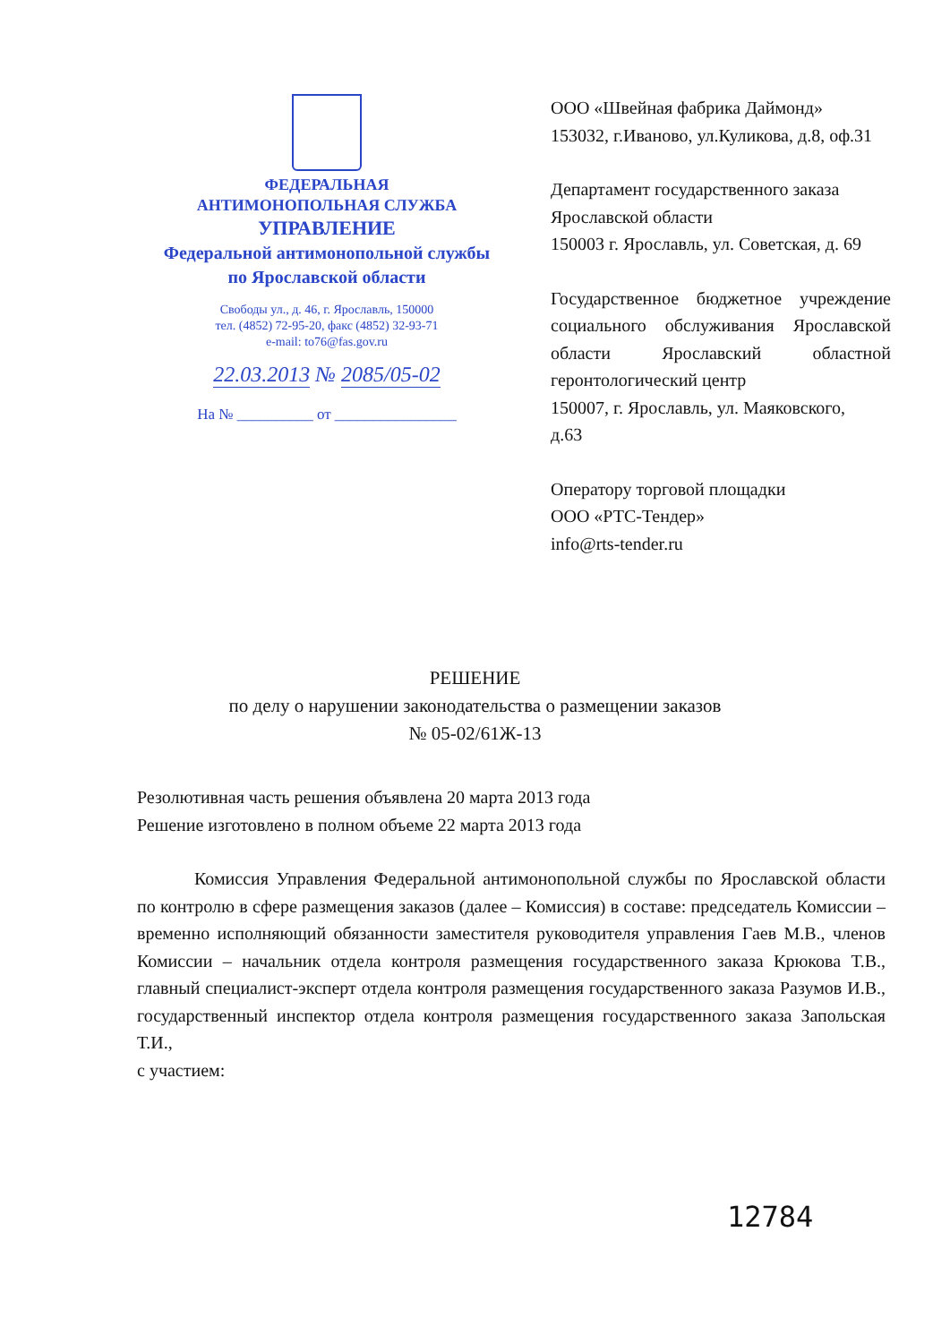ФЕДЕРАЛЬНАЯ
АНТИМОНОПОЛЬНАЯ СЛУЖБА
УПРАВЛЕНИЕ
Федеральной антимонопольной службы
по Ярославской области
Свободы ул., д. 46, г. Ярославль, 150000
тел. (4852) 72-95-20, факс (4852) 32-93-71
e-mail: to76@fas.gov.ru
22.03.2013 № 2085/05-02
На № __________ от ________________
ООО «Швейная фабрика Даймонд»
153032, г.Иваново, ул.Куликова, д.8, оф.31
Департамент государственного заказа Ярославской области
150003 г. Ярославль, ул. Советская, д. 69
Государственное бюджетное учреждение социального обслуживания Ярославской области Ярославский областной геронтологический центр
150007, г. Ярославль, ул. Маяковского,
д.63
Оператору торговой площадки
ООО «РТС-Тендер»
info@rts-tender.ru
РЕШЕНИЕ
по делу о нарушении законодательства о размещении заказов
№ 05-02/61Ж-13
Резолютивная часть решения объявлена 20 марта 2013 года
Решение изготовлено в полном объеме 22 марта 2013 года
Комиссия Управления Федеральной антимонопольной службы по Ярославской области по контролю в сфере размещения заказов (далее – Комиссия) в составе: председатель Комиссии – временно исполняющий обязанности заместителя руководителя управления Гаев М.В., членов Комиссии – начальник отдела контроля размещения государственного заказа Крюкова Т.В., главный специалист-эксперт отдела контроля размещения государственного заказа Разумов И.В., государственный инспектор отдела контроля размещения государственного заказа Запольская Т.И.,
с участием:
12784